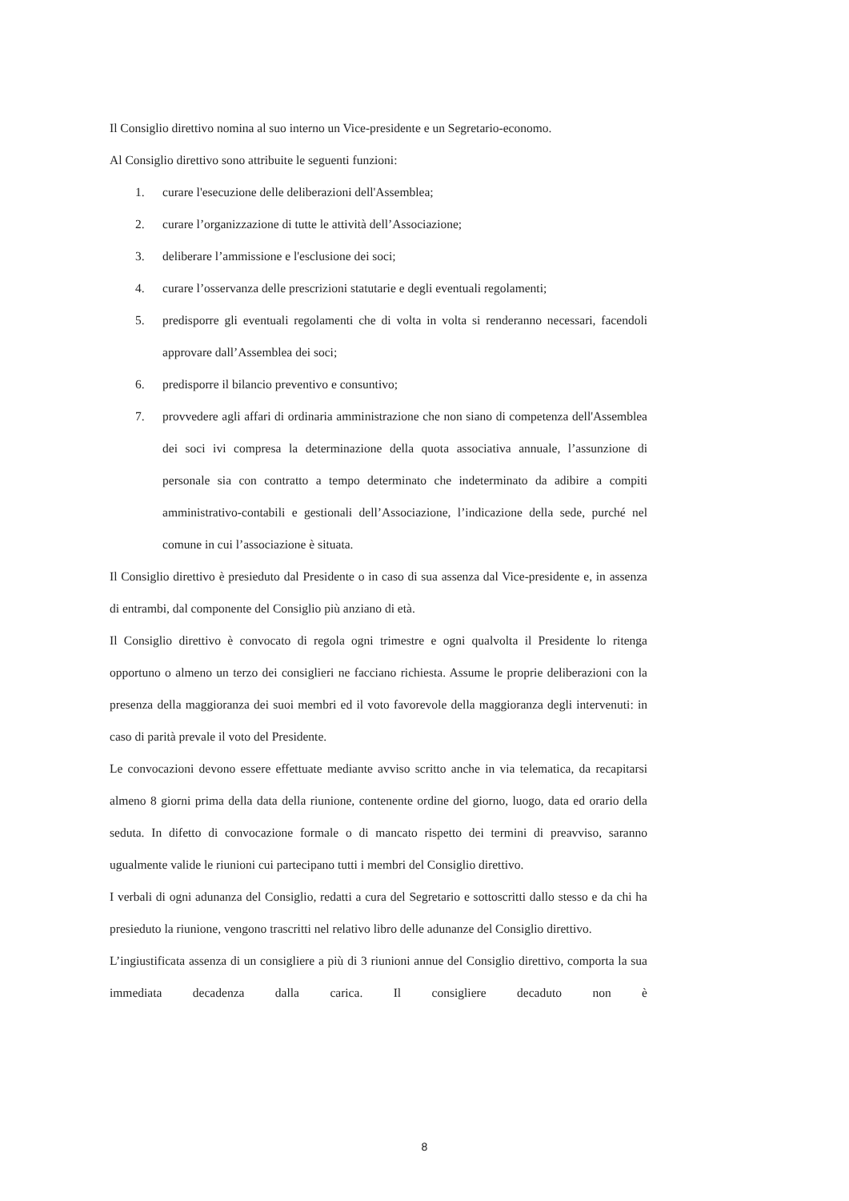Il Consiglio direttivo nomina al suo interno un Vice-presidente e un Segretario-economo.
Al Consiglio direttivo sono attribuite le seguenti funzioni:
1. curare l'esecuzione delle deliberazioni dell'Assemblea;
2. curare l’organizzazione di tutte le attività dell’Associazione;
3. deliberare l’ammissione e l'esclusione dei soci;
4. curare l’osservanza delle prescrizioni statutarie e degli eventuali regolamenti;
5. predisporre gli eventuali regolamenti che di volta in volta si renderanno necessari, facendoli approvare dall’Assemblea dei soci;
6. predisporre il bilancio preventivo e consuntivo;
7. provvedere agli affari di ordinaria amministrazione che non siano di competenza dell'Assemblea dei soci ivi compresa la determinazione della quota associativa annuale, l’assunzione di personale sia con contratto a tempo determinato che indeterminato da adibire a compiti amministrativo-contabili e gestionali dell’Associazione, l’indicazione della sede, purché nel comune in cui l’associazione è situata.
Il Consiglio direttivo è presieduto dal Presidente o in caso di sua assenza dal Vice-presidente e, in assenza di entrambi, dal componente del Consiglio più anziano di età.
Il Consiglio direttivo è convocato di regola ogni trimestre e ogni qualvolta il Presidente lo ritenga opportuno o almeno un terzo dei consiglieri ne facciano richiesta. Assume le proprie deliberazioni con la presenza della maggioranza dei suoi membri ed il voto favorevole della maggioranza degli intervenuti: in caso di parità prevale il voto del Presidente.
Le convocazioni devono essere effettuate mediante avviso scritto anche in via telematica, da recapitarsi almeno 8 giorni prima della data della riunione, contenente ordine del giorno, luogo, data ed orario della seduta. In difetto di convocazione formale o di mancato rispetto dei termini di preavviso, saranno ugualmente valide le riunioni cui partecipano tutti i membri del Consiglio direttivo.
I verbali di ogni adunanza del Consiglio, redatti a cura del Segretario e sottoscritti dallo stesso e da chi ha presieduto la riunione, vengono trascritti nel relativo libro delle adunanze del Consiglio direttivo.
L’ingiustificata assenza di un consigliere a più di 3 riunioni annue del Consiglio direttivo, comporta la sua immediata decadenza dalla carica. Il consigliere decaduto non è
8